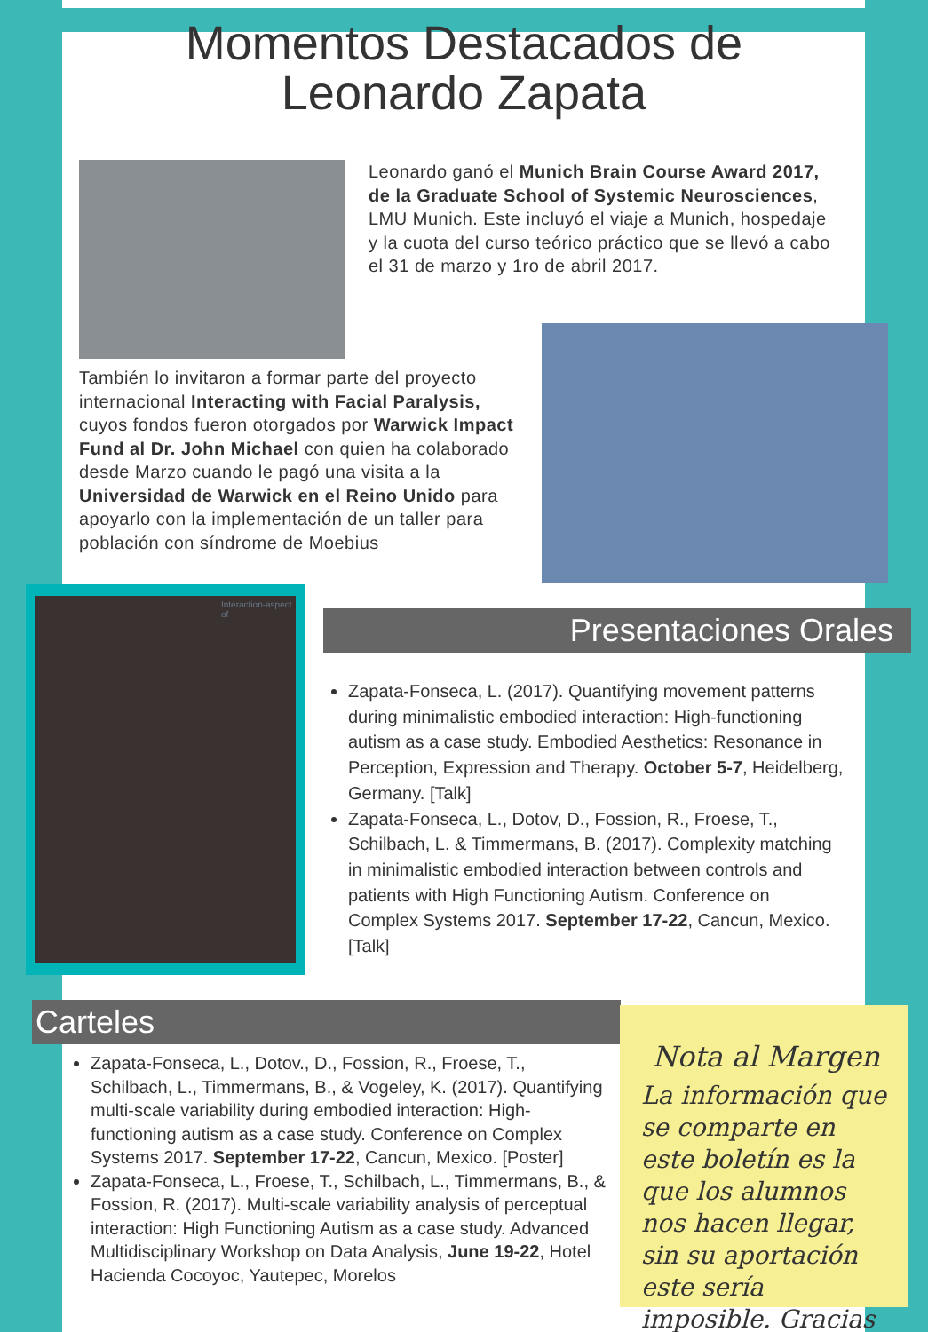Momentos Destacados de
Leonardo Zapata
Leonardo ganó el Munich Brain Course Award 2017, de la Graduate School of Systemic Neurosciences, LMU Munich. Este incluyó el viaje a Munich, hospedaje y la cuota del curso teórico práctico que se llevó a cabo el 31 de marzo y 1ro de abril 2017.
También lo invitaron a formar parte del proyecto internacional Interacting with Facial Paralysis, cuyos fondos fueron otorgados por Warwick Impact Fund al Dr. John Michael con quien ha colaborado desde Marzo cuando le pagó una visita a la Universidad de Warwick en el Reino Unido para apoyarlo con la implementación de un taller para población con síndrome de Moebius
Interaction-aspect of
Presentaciones Orales
Zapata-Fonseca, L. (2017). Quantifying movement patterns during minimalistic embodied interaction: High-functioning autism as a case study. Embodied Aesthetics: Resonance in Perception, Expression and Therapy. October 5-7, Heidelberg, Germany. [Talk]
Zapata-Fonseca, L., Dotov, D., Fossion, R., Froese, T., Schilbach, L. & Timmermans, B. (2017). Complexity matching in minimalistic embodied interaction between controls and patients with High Functioning Autism. Conference on Complex Systems 2017. September 17-22, Cancun, Mexico. [Talk]
Carteles
Zapata-Fonseca, L., Dotov., D., Fossion, R., Froese, T., Schilbach, L., Timmermans, B., & Vogeley, K. (2017). Quantifying multi-scale variability during embodied interaction: High-functioning autism as a case study. Conference on Complex Systems 2017. September 17-22, Cancun, Mexico. [Poster]
Zapata-Fonseca, L., Froese, T., Schilbach, L., Timmermans, B., & Fossion, R. (2017). Multi-scale variability analysis of perceptual interaction: High Functioning Autism as a case study. Advanced Multidisciplinary Workshop on Data Analysis, June 19-22, Hotel Hacienda Cocoyoc, Yautepec, Morelos
Nota al Margen
La información que se comparte en este boletín es la que los alumnos nos hacen llegar, sin su aportación este sería imposible. Gracias